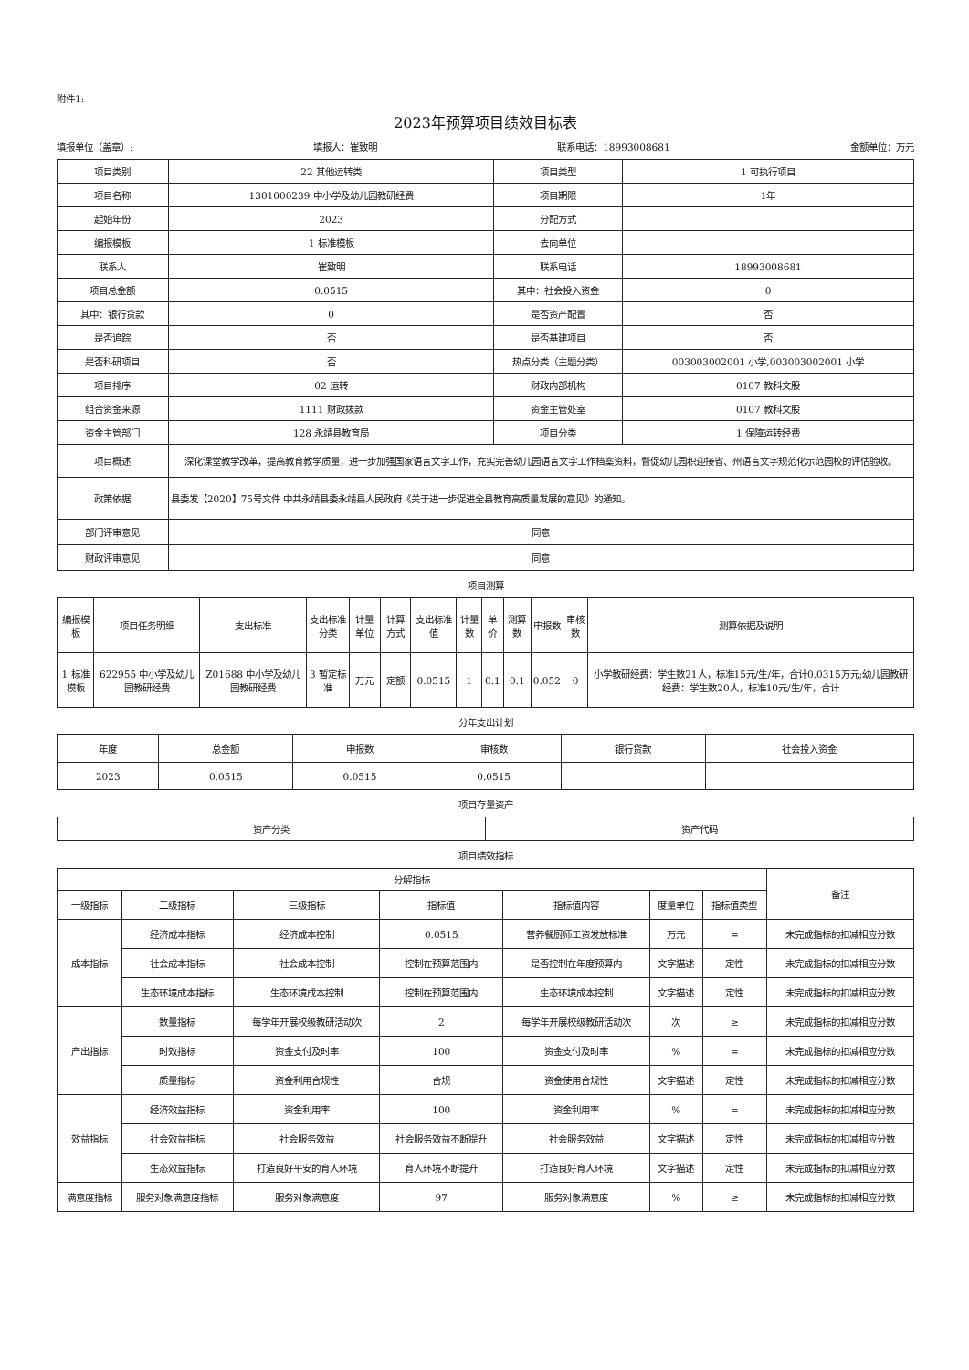附件1:
2023年预算项目绩效目标表
填报单位（盖章）: 填报人：崔致明 联系电话：18993008681 金额单位：万元
| 项目类别 | 22 其他运转类 | 项目类型 | 1 可执行项目 |
| 项目名称 | 1301000239 中小学及幼儿园教研经费 | 项目期限 | 1年 |
| 起始年份 | 2023 | 分配方式 | |
| 编报模板 | 1 标准模板 | 去向单位 | |
| 联系人 | 崔致明 | 联系电话 | 18993008681 |
| 项目总金额 | 0.0515 | 其中：社会投入资金 | 0 |
| 其中：银行贷款 | 0 | 是否资产配置 | 否 |
| 是否追踪 | 否 | 是否基建项目 | 否 |
| 是否科研项目 | 否 | 热点分类（主题分类） | 003003002001 小学,003003002001 小学 |
| 项目排序 | 02 运转 | 财政内部机构 | 0107 教科文股 |
| 组合资金来源 | 1111 财政拨款 | 资金主管处室 | 0107 教科文股 |
| 资金主管部门 | 128 永靖县教育局 | 项目分类 | 1 保障运转经费 |
| 项目概述 | 深化课堂教学改革，提高教育教学质量，进一步加强国家语言文字工作，充实完善幼儿园语言文字工作档案资料，督促幼儿园积迎接省、州语言文字规范化示范园校的评估验收。 | | |
| 政策依据 | 县委发【2020】75号文件 中共永靖县委永靖县人民政府《关于进一步促进全县教育高质量发展的意见》的通知。 | | |
| 部门评审意见 | 同意 | | |
| 财政评审意见 | 同意 | | |
项目测算
| 编报模板 | 项目任务明细 | 支出标准 | 支出标准分类 | 计量单位 | 计算方式 | 支出标准值 | 计量数 | 单价 | 测算数 | 申报数 | 审核数 | 测算依据及说明 |
| --- | --- | --- | --- | --- | --- | --- | --- | --- | --- | --- | --- | --- |
| 1 标准模板 | 622955 中小学及幼儿园教研经费 | Z01688 中小学及幼儿园教研经费 | 3 暂定标准 | 万元 | 定额 | 0.0515 | 1 | 0.1 | 0.1 | 0.052 | 0 | 小学教研经费：学生数21人，标准15元/生/年，合计0.0315万元;幼儿园教研经费：学生数20人，标准10元/生/年，合计 |
分年支出计划
| 年度 | 总金额 | 申报数 | 审核数 | 银行贷款 | 社会投入资金 |
| --- | --- | --- | --- | --- | --- |
| 2023 | 0.0515 | 0.0515 | 0.0515 | | |
项目存量资产
| 资产分类 | 资产代码 |
| --- | --- |
项目绩效指标
| 分解指标 | | | | | | | 备注 |
| --- | --- | --- | --- | --- | --- | --- | --- |
| 一级指标 | 二级指标 | 三级指标 | 指标值 | 指标值内容 | 度量单位 | 指标值类型 | |
| 成本指标 | 经济成本指标 | 经济成本控制 | 0.0515 | 营养餐厨师工资发放标准 | 万元 | = | 未完成指标的扣减相应分数 |
| | 社会成本指标 | 社会成本控制 | 控制在预算范围内 | 是否控制在年度预算内 | 文字描述 | 定性 | 未完成指标的扣减相应分数 |
| | 生态环境成本指标 | 生态环境成本控制 | 控制在预算范围内 | 生态环境成本控制 | 文字描述 | 定性 | 未完成指标的扣减相应分数 |
| 产出指标 | 数量指标 | 每学年开展校级教研活动次 | 2 | 每学年开展校级教研活动次 | 次 | ≥ | 未完成指标的扣减相应分数 |
| | 时效指标 | 资金支付及时率 | 100 | 资金支付及时率 | % | = | 未完成指标的扣减相应分数 |
| | 质量指标 | 资金利用合规性 | 合规 | 资金使用合规性 | 文字描述 | 定性 | 未完成指标的扣减相应分数 |
| 效益指标 | 经济效益指标 | 资金利用率 | 100 | 资金利用率 | % | = | 未完成指标的扣减相应分数 |
| | 社会效益指标 | 社会服务效益 | 社会服务效益不断提升 | 社会服务效益 | 文字描述 | 定性 | 未完成指标的扣减相应分数 |
| | 生态效益指标 | 打造良好平安的育人环境 | 育人环境不断提升 | 打造良好育人环境 | 文字描述 | 定性 | 未完成指标的扣减相应分数 |
| 满意度指标 | 服务对象满意度指标 | 服务对象满意度 | 97 | 服务对象满意度 | % | ≥ | 未完成指标的扣减相应分数 |